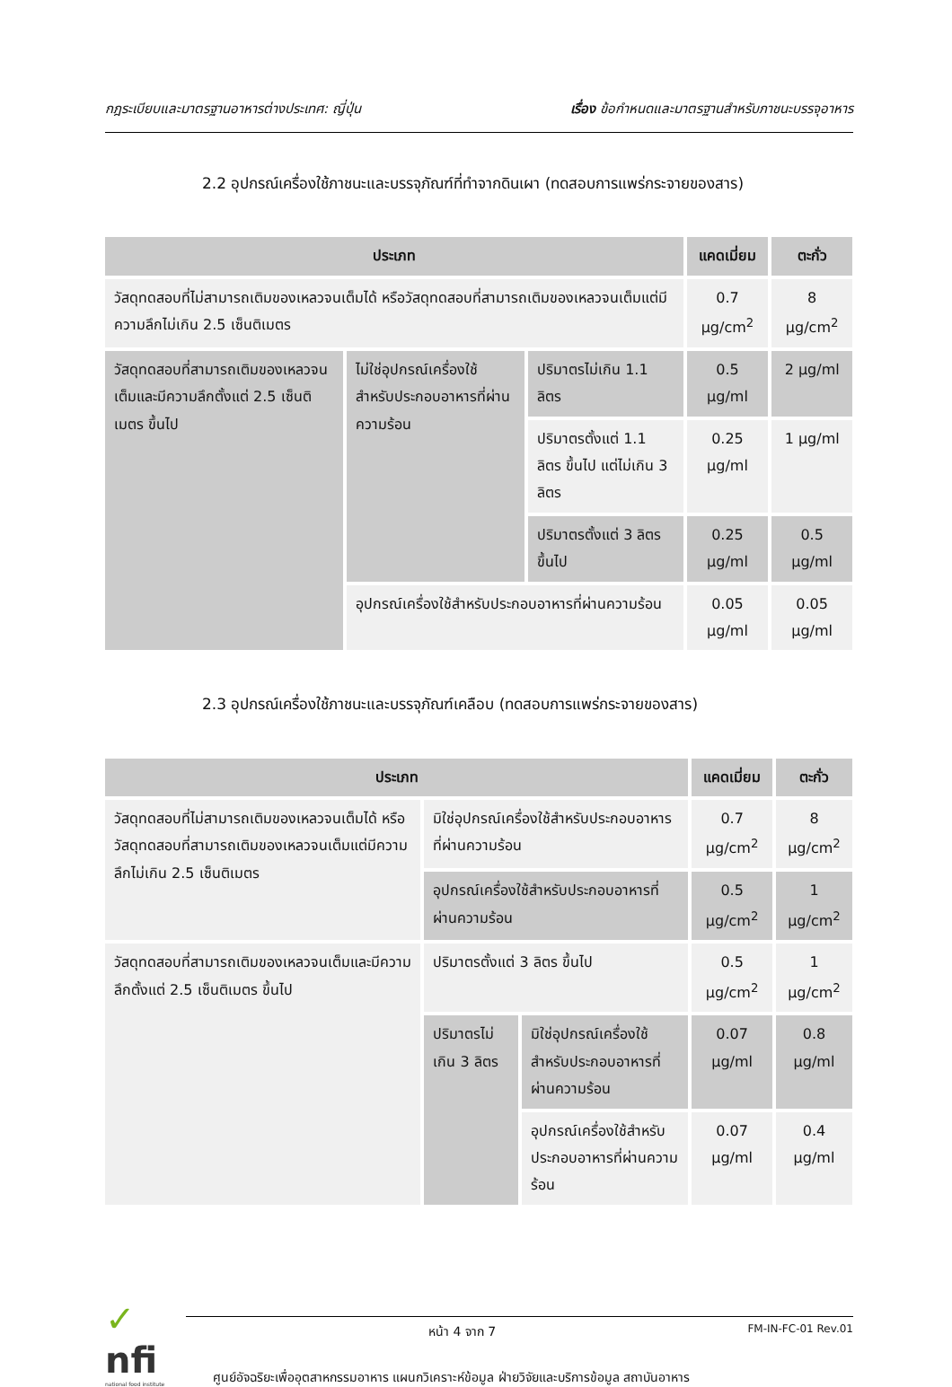กฎระเบียบและมาตรฐานอาหารต่างประเทศ: ญี่ปุ่น เรื่อง ข้อกำหนดและมาตรฐานสำหรับภาชนะบรรจุอาหาร
2.2 อุปกรณ์เครื่องใช้ภาชนะและบรรจุภัณฑ์ที่ทำจากดินเผา (ทดสอบการแพร่กระจายของสาร)
| ประเภท | | | แคดเมี่ยม | ตะกั่ว |
| --- | --- | --- | --- | --- |
| วัสดุทดสอบที่ไม่สามารถเติมของเหลวจนเต็มได้ หรือวัสดุทดสอบที่สามารถเติมของเหลวจนเต็มแต่มีความลึกไม่เกิน 2.5 เซ็นติเมตร | | | 0.7 µg/cm<sup>2</sup> | 8 µg/cm<sup>2</sup> |
| วัสดุทดสอบที่สามารถเติมของเหลวจนเต็มและมีความลึกตั้งแต่ 2.5 เซ็นติเมตร ขึ้นไป | ไม่ใช่อุปกรณ์เครื่องใช้สำหรับประกอบอาหารที่ผ่านความร้อน | ปริมาตรไม่เกิน 1.1 ลิตร | 0.5 µg/ml | 2 µg/ml |
| | | ปริมาตรตั้งแต่ 1.1 ลิตร ขึ้นไป แต่ไม่เกิน 3 ลิตร | 0.25 µg/ml | 1 µg/ml |
| | | ปริมาตรตั้งแต่ 3 ลิตร ขึ้นไป | 0.25 µg/ml | 0.5 µg/ml |
| | อุปกรณ์เครื่องใช้สำหรับประกอบอาหารที่ผ่านความร้อน | | 0.05 µg/ml | 0.05 µg/ml |
2.3 อุปกรณ์เครื่องใช้ภาชนะและบรรจุภัณฑ์เคลือบ (ทดสอบการแพร่กระจายของสาร)
| ประเภท | | | แคดเมี่ยม | ตะกั่ว |
| --- | --- | --- | --- | --- |
| วัสดุทดสอบที่ไม่สามารถเติมของเหลวจนเต็มได้ หรือวัสดุทดสอบที่สามารถเติมของเหลวจนเต็มแต่มีความลึกไม่เกิน 2.5 เซ็นติเมตร | มิใช่อุปกรณ์เครื่องใช้สำหรับประกอบอาหารที่ผ่านความร้อน | | 0.7 µg/cm<sup>2</sup> | 8 µg/cm<sup>2</sup> |
| | อุปกรณ์เครื่องใช้สำหรับประกอบอาหารที่ผ่านความร้อน | | 0.5 µg/cm<sup>2</sup> | 1 µg/cm<sup>2</sup> |
| วัสดุทดสอบที่สามารถเติมของเหลวจนเต็มและมีความลึกตั้งแต่ 2.5 เซ็นติเมตร ขึ้นไป | ปริมาตรตั้งแต่ 3 ลิตร ขึ้นไป | | 0.5 µg/cm<sup>2</sup> | 1 µg/cm<sup>2</sup> |
| | ปริมาตรไม่เกิน 3 ลิตร | มิใช่อุปกรณ์เครื่องใช้สำหรับประกอบอาหารที่ผ่านความร้อน | 0.07 µg/ml | 0.8 µg/ml |
| | | อุปกรณ์เครื่องใช้สำหรับประกอบอาหารที่ผ่านความร้อน | 0.07 µg/ml | 0.4 µg/ml |
✓
nfi
national food institute
หน้า 4 จาก 7 FM-IN-FC-01 Rev.01
ศูนย์อัจฉริยะเพื่ออุตสาหกรรมอาหาร แผนกวิเคราะห์ข้อมูล ฝ่ายวิจัยและบริการข้อมูล สถาบันอาหาร